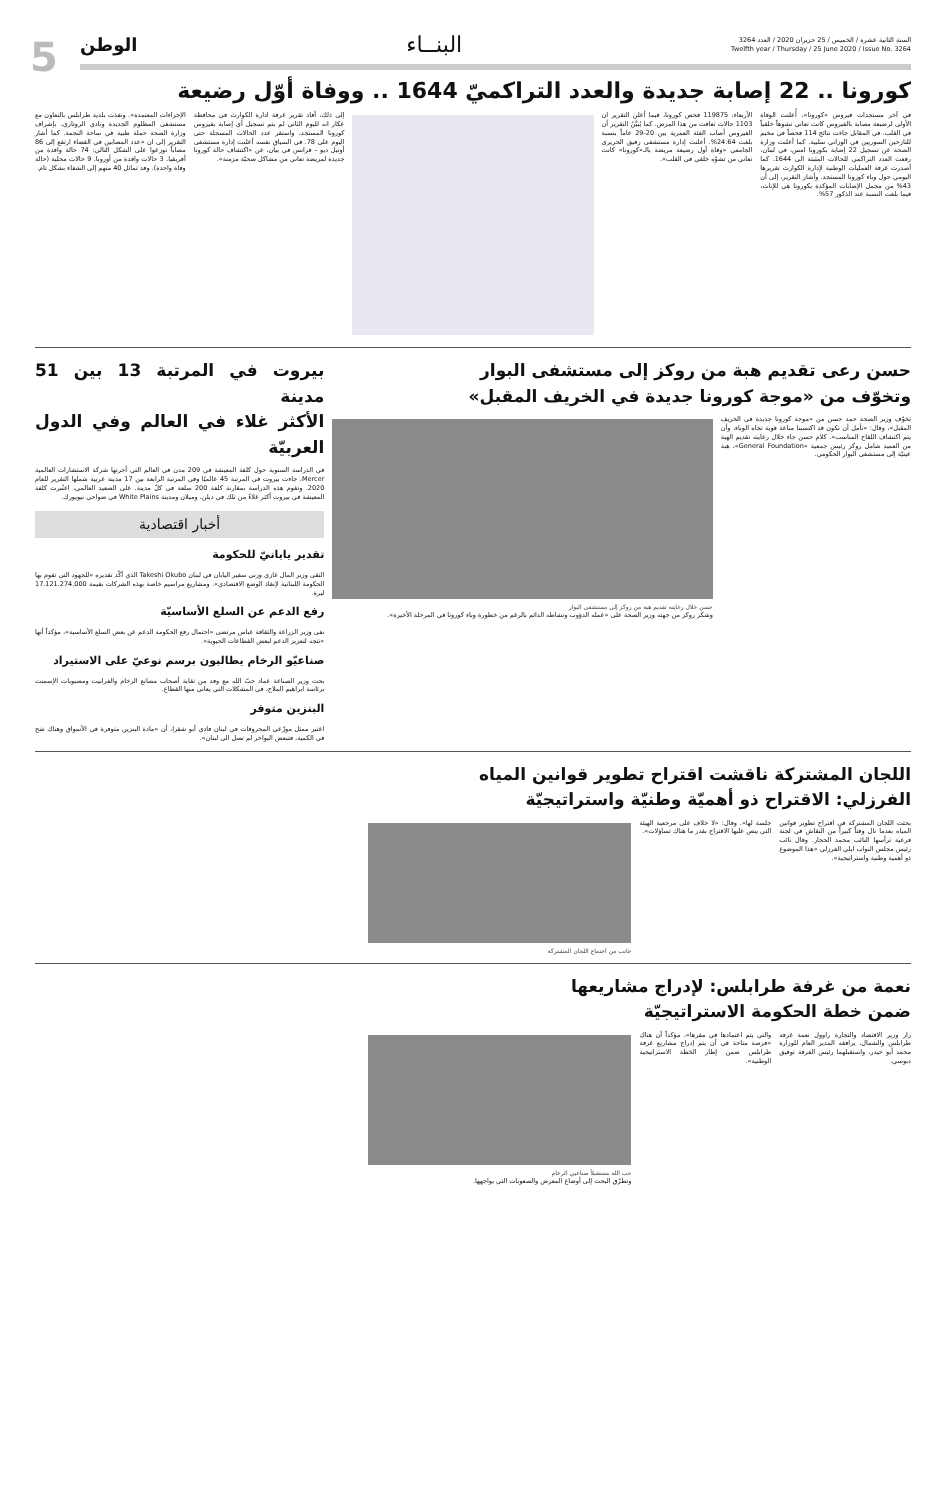5
السنة الثانية عشرة / الخميس / 25 حزيران 2020 / العدد 3264
Twelfth year / Thursday / 25 June 2020 / Issue No. 3264
البنــاء
الوطن
كورونا .. 22 إصابة جديدة والعدد التراكميّ 1644 .. ووفاة أوّل رضيعة
في آخر مستجدات فيروس «كورونا»، أُعلنت الوفاة الأولى لرضيعة مصابة بالفيروس كانت تعاني تشوهاً خلقياً في القلب. في المقابل جاءت نتائج 114 فحصاً في مخيم للنازحين السوريين في الوزاني سلبية. كما أعلنت وزارة الصحة عن تسجيل 22 إصابة بكورونا امس، في لبنان، رفعت العدد التراكمي للحالات المثبتة الى 1644. كما أصدرت غرفة العمليات الوطنية لإدارة الكوارث تقريرها اليومي حول وباء كورونا المستجد. وأشار التقرير، إلى أن 43% من مجمل الإصابات المؤكدة بكورونا هي للإناث، فيما بلغت النسبة عند الذكور 57%.
الأربعاء، 119875 فحص كورونا، فيما أعلن التقرير ان 1103 حالات تعافت من هذا المرض. كما يُبيِّنُ التقرير أن الفيروس أصاب الفئة العمرية بين 20-29 عاماً بنسبة بلغت 24.64%. أعلنت إدارة مستشفى رفيق الحريري الجامعي «وفاة أول رضيعة مريضة بالـ«كورونا» كانت تعاني من تشوّه خلقي في القلب».
إلى ذلك، أفاد تقرير غرفة ادارة الكوارث في محافظة عكار انه لليوم الثاني لم يتم تسجيل أي إصابة بفيروس كورونا المستجد، واستقر عدد الحالات المسجلة حتى اليوم على 78. في السياق نفسه أعلنت إدارة مستشفى أوتيل ديو – فرانس في بيان، عن «اكتشاف حالة كورونا جديدة لمريضة تعاني من مشاكل صحيّة مزمنة».
الإجراءات المعتمدة». ونفذت بلدية طرابلس بالتعاون مع مستشفى المظلوم الجديدة ونادي الروتاري، بإشراف وزارة الصحة حملة طبية في ساحة النجمة. كما أشار التقرير إلى ان «عدد المصابين في القضاء ارتفع إلى 86 مصاباً توزعوا على الشكل التالي: 74 حالة وافدة من أفريقيا. 3 حالات وافدة من أوروبا. 9 حالات محلية (حالة وفاة واحدة). وقد تماثل 40 منهم إلى الشفاء بشكل تام.
حسن رعى تقديم هبة من روكز إلى مستشفى البوار
وتخوّف من «موجة كورونا جديدة في الخريف المقبل»
تخوّف وزير الصحة حمد حسن من «موجة كورونا جديدة في الخريف المقبل»، وقال: «نأمل أن تكون قد اكتسبنا مناعة قوية تجاه الوباء، وأن يتم اكتشاف اللقاح المناسب». كلام حسن جاء خلال رعايته تقديم الهبة من العميد شامل روكز رئيس جمعية «General Foundation»، هبة عينيّة إلى مستشفى البوار الحكومي.
حسن خلال رعايته تقديم هبة من روكز إلى مستشفى البوار
وشكر روكز من جهته وزير الصحة على «عمله الدؤوب ونشاطه الدائم بالرغم من خطورة وباء كورونا في المرحلة الأخيرة».
بيروت في المرتبة 13 بين 51 مدينة
الأكثر غلاء في العالم وفي الدول العربيّة
في الدراسة السنوية حول كلفة المعيشة في 209 مدن في العالم التي أجرتها شركة الاستشارات العالمية Mercer، جاءت بيروت في المرتبة 45 عالميًا وفي المرتبة الرابعة بين 17 مدينة عربية شملها التقرير للعام 2020. وتقوم هذه الدراسة بمقارنة كلفة 200 سلعة في كلّ مدينة. على الصعيد العالمي، اعتُبرت كلفة المعيشة في بيروت أكثر غلاءً من تلك في دبلن، وميلان ومدينة White Plains في ضواحي نيويورك.
أخبار اقتصادية
تقدير يابانيّ للحكومة
التقى وزير المال غازي وزني سفير اليابان في لبنان Takeshi Okubo الذي أكّد تقديره «للجهود التي تقوم بها الحكومة اللبنانية لإنقاذ الوضع الاقتصادي». ومشاريع مراسيم خاصة بهذه الشركات بقيمة 17.121.274.000 ليرة.
رفع الدعم عن السلع الأساسيّة
نفى وزير الزراعة والثقافة عباس مرتضى «احتمال رفع الحكومة الدعم عن بعض السلع الأساسية»، مؤكداً أنها «تتجه لتعزيز الدعم لبعض القطاعات الحيوية».
صناعيّو الرخام يطالبون برسم نوعيّ على الاستيراد
بحث وزير الصناعة عماد حبّ الله مع وفد من نقابة أصحاب مصانع الرخام والغرانيت ومصبوبات الإسمنت برئاسة ابراهيم الملاح، في المشكلات التي يعاني منها القطاع.
البنزين متوفر
اعتبر ممثل موزّعي المحروقات في لبنان فادي أبو شقرا، أن «مادة البنزين متوفرة في الأسواق وهناك شح في الكمية، فتبعض البواخر لم تصل الى لبنان».
اللجان المشتركة ناقشت اقتراح تطوير قوانين المياه
الفرزلي: الاقتراح ذو أهميّة وطنيّة واستراتيجيّة
بحثت اللجان المشتركة في اقتراح تطوير قوانين المياه بعدما نال وقتاً كبيراً من النقاش في لجنة فرعية ترأسها النائب محمد الحجار. وقال نائب رئيس مجلس النواب ايلي الفرزلي «هذا الموضوع ذو أهمية وطنية واستراتيجية».
جلسة لها». وقال: «لا خلاف على مرجعية الهيئة التي ينص عليها الاقتراح بقدر ما هناك تساؤلات».
جانب من اجتماع اللجان المشتركة
نعمة من غرفة طرابلس: لإدراج مشاريعها
ضمن خطة الحكومة الاستراتيجيّة
زار وزير الاقتصاد والتجارة راوول نعمة غرفة طرابلس والشمال، يرافقه المدير العام للوزارة محمد أبو حيدر، واستقبلهما رئيس الغرفة توفيق دبوسي.
والتي يتم اعتمادها في مقرها»، مؤكداً أن هناك «فرصة متاحة في أن يتم إدراج مشاريع غرفة طرابلس ضمن إطار الخطة الاستراتيجية الوطنية».
حب الله مستقبلاً صناعيي الرخام
وتطرّق البحث إلى أوضاع المعرض والصعوبات التي يواجهها.